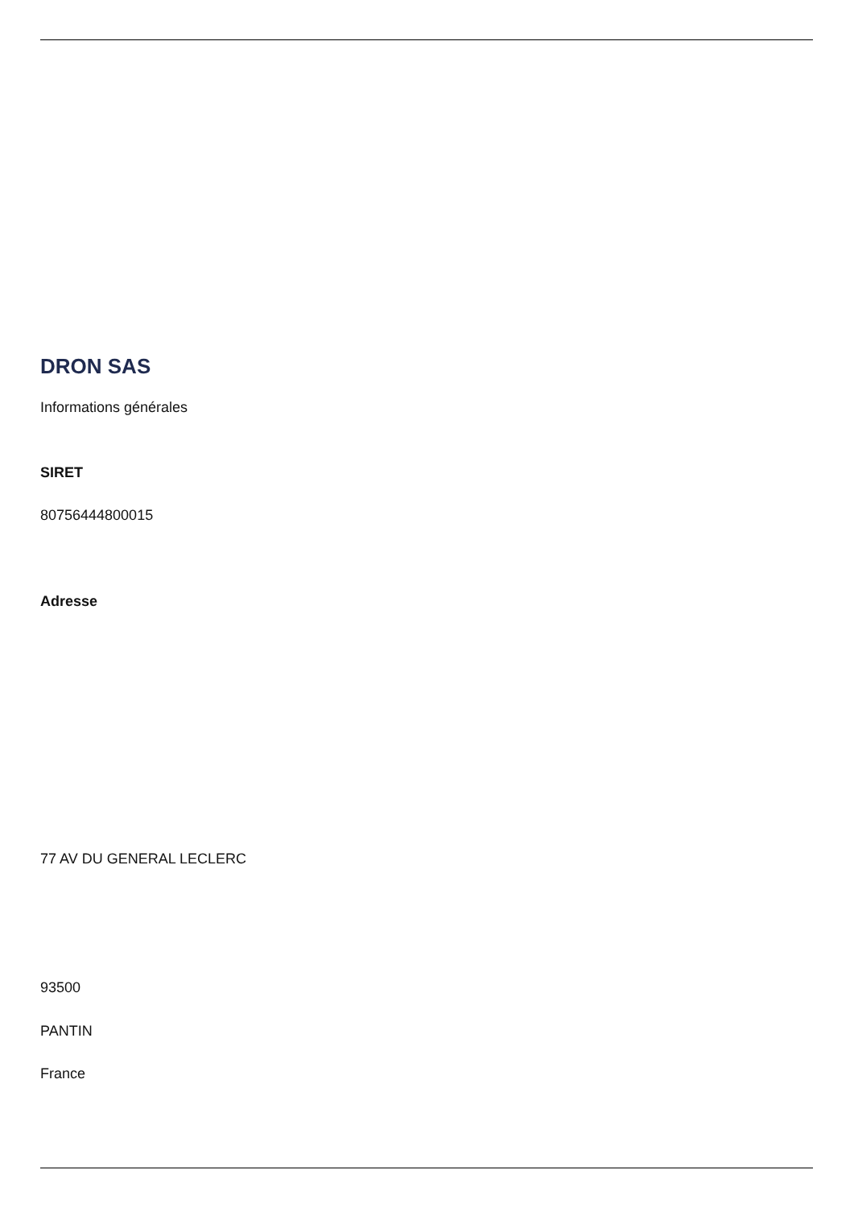DRON SAS
Informations générales
SIRET
80756444800015
Adresse
77 AV DU GENERAL LECLERC
93500
PANTIN
France